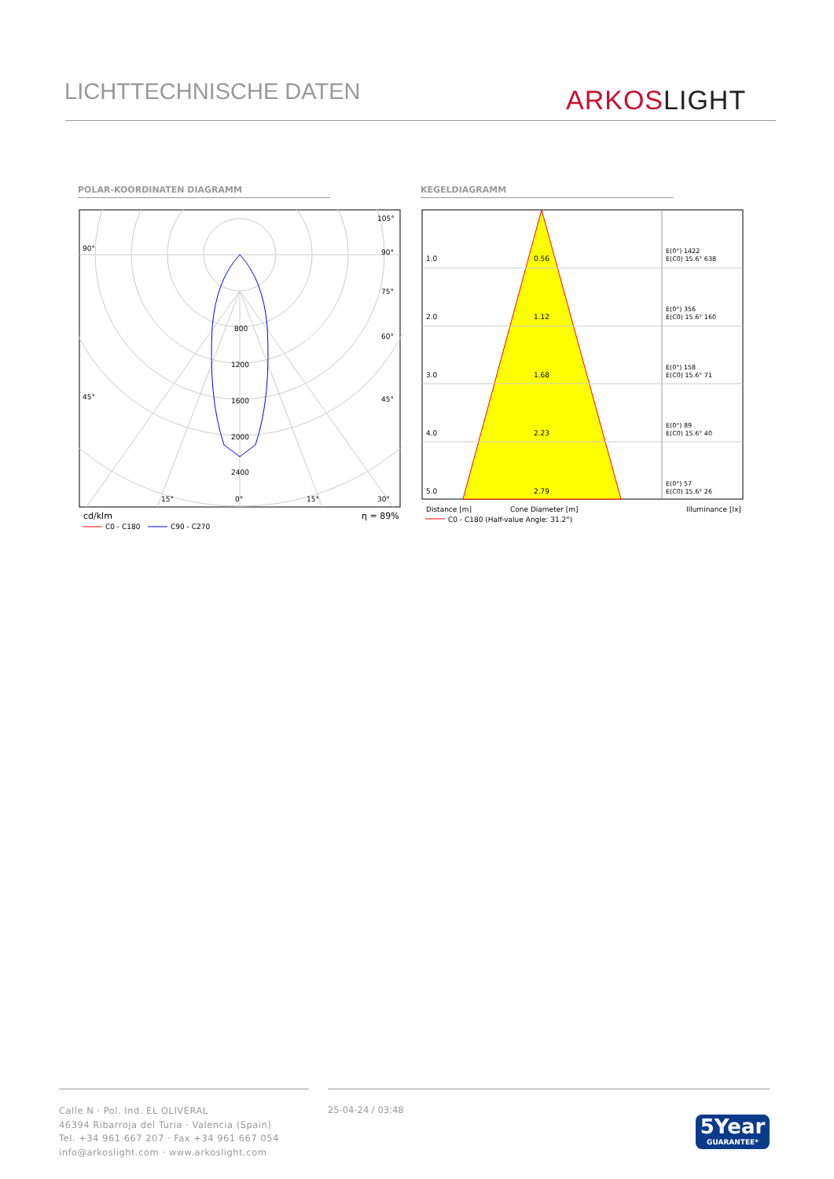LICHTTECHNISCHE DATEN ARKOS LIGHT
POLAR-KOORDINATEN DIAGRAMM KEGELDIAGRAMM
800
1200
1600
2000
2400
90°
90°
105°
75°
60°
45°
45°
15°
0°
15°
30°
cd/klm
η = 89%
C0 - C180
C90 - C270
1.0
0.56
2.0
1.12
3.0
1.68
4.0
2.23
5.0
2.79
E(0°) 1422
E(C0) 15.6° 638
E(0°) 356
E(C0) 15.6° 160
E(0°) 158
E(C0) 15.6° 71
E(0°) 89
E(C0) 15.6° 40
E(0°) 57
E(C0) 15.6° 26
Distance [m]
Cone Diameter [m]
Illuminance [lx]
C0 - C180 (Half-value Angle: 31.2°)
Calle N · Pol. Ind. EL OLIVERAL
46394 Ribarroja del Turia · Valencia (Spain)
Tel. +34 961 667 207 · Fax +34 961 667 054
info@arkoslight.com · www.arkoslight.com
25-04-24 / 03:48
5Year
GUARANTEE*